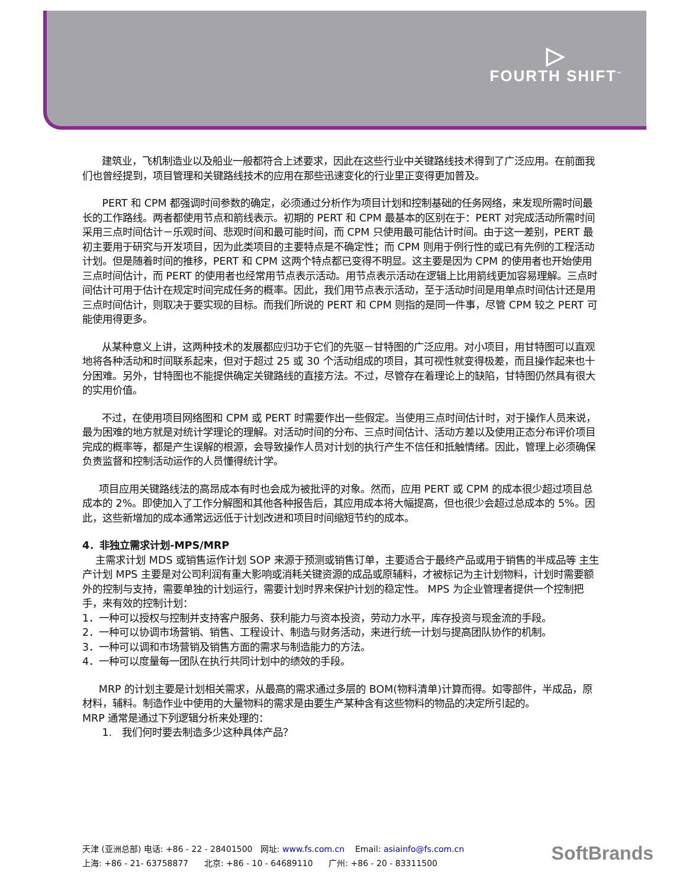▷
FOURTH SHIFT<sup>™</sup>
建筑业，飞机制造业以及船业一般都符合上述要求，因此在这些行业中关键路线技术得到了广泛应用。在前面我们也曾经提到，项目管理和关键路线技术的应用在那些迅速变化的行业里正变得更加普及。
PERT 和 CPM 都强调时间参数的确定，必须通过分析作为项目计划和控制基础的任务网络，来发现所需时间最长的工作路线。两者都使用节点和箭线表示。初期的 PERT 和 CPM 最基本的区别在于：PERT 对完成活动所需时间采用三点时间估计－乐观时间、悲观时间和最可能时间，而 CPM 只使用最可能估计时间。由于这一差别，PERT 最初主要用于研究与开发项目，因为此类项目的主要特点是不确定性；而 CPM 则用于例行性的或已有先例的工程活动计划。但是随着时间的推移，PERT 和 CPM 这两个特点都已变得不明显。这主要是因为 CPM 的使用者也开始使用三点时间估计，而 PERT 的使用者也经常用节点表示活动。用节点表示活动在逻辑上比用箭线更加容易理解。三点时间估计可用于估计在规定时间完成任务的概率。因此，我们用节点表示活动，至于活动时间是用单点时间估计还是用三点时间估计，则取决于要实现的目标。而我们所说的 PERT 和 CPM 则指的是同一件事，尽管 CPM 较之 PERT 可能使用得更多。
从某种意义上讲，这两种技术的发展都应归功于它们的先驱－甘特图的广泛应用。对小项目，用甘特图可以直观地将各种活动和时间联系起来，但对于超过 25 或 30 个活动组成的项目，其可视性就变得极差，而且操作起来也十分困难。另外，甘特图也不能提供确定关键路线的直接方法。不过，尽管存在着理论上的缺陷，甘特图仍然具有很大的实用价值。
不过，在使用项目网络图和 CPM 或 PERT 时需要作出一些假定。当使用三点时间估计时，对于操作人员来说，最为困难的地方就是对统计学理论的理解。对活动时间的分布、三点时间估计、活动方差以及使用正态分布评价项目完成的概率等，都是产生误解的根源，会导致操作人员对计划的执行产生不信任和抵触情绪。因此，管理上必须确保负责监督和控制活动运作的人员懂得统计学。
项目应用关键路线法的高昂成本有时也会成为被批评的对象。然而，应用 PERT 或 CPM 的成本很少超过项目总成本的 2%。即使加入了工作分解图和其他各种报告后，其应用成本将大幅提高，但也很少会超过总成本的 5%。因此，这些新增加的成本通常远远低于计划改进和项目时间缩短节约的成本。
4．非独立需求计划-MPS/MRP
主需求计划 MDS 或销售运作计划 SOP 来源于预测或销售订单，主要适合于最终产品或用于销售的半成品等 主生产计划 MPS 主要是对公司利润有重大影响或消耗关键资源的成品或原辅料，才被标记为主计划物料，计划时需要额外的控制与支持，需要单独的计划运行，需要计划时界来保护计划的稳定性。 MPS 为企业管理者提供一个控制把手，来有效的控制计划：
1．一种可以授权与控制并支持客户服务、获利能力与资本投资，劳动力水平，库存投资与现金流的手段。
2．一种可以协调市场营销、销售、工程设计、制造与财务活动，来进行统一计划与提高团队协作的机制。
3．一种可以调和市场营销及销售方面的需求与制造能力的方法。
4．一种可以度量每一团队在执行共同计划中的绩效的手段。
MRP 的计划主要是计划相关需求，从最高的需求通过多层的 BOM(物料清单)计算而得。如零部件，半成品，原材料，辅料。制造作业中使用的大量物料的需求是由要生产某种含有这些物料的物品的决定所引起的。
MRP 通常是通过下列逻辑分析来处理的：
1. 我们何时要去制造多少这种具体产品？
天津 (亚洲总部) 电话: +86 - 22 - 28401500 网址: www.fs.com.cn Email: asiainfo@fs.com.cn
上海: +86 - 21- 63758877 北京: +86 - 10 - 64689110 广州: +86 - 20 - 83311500
SoftBrands